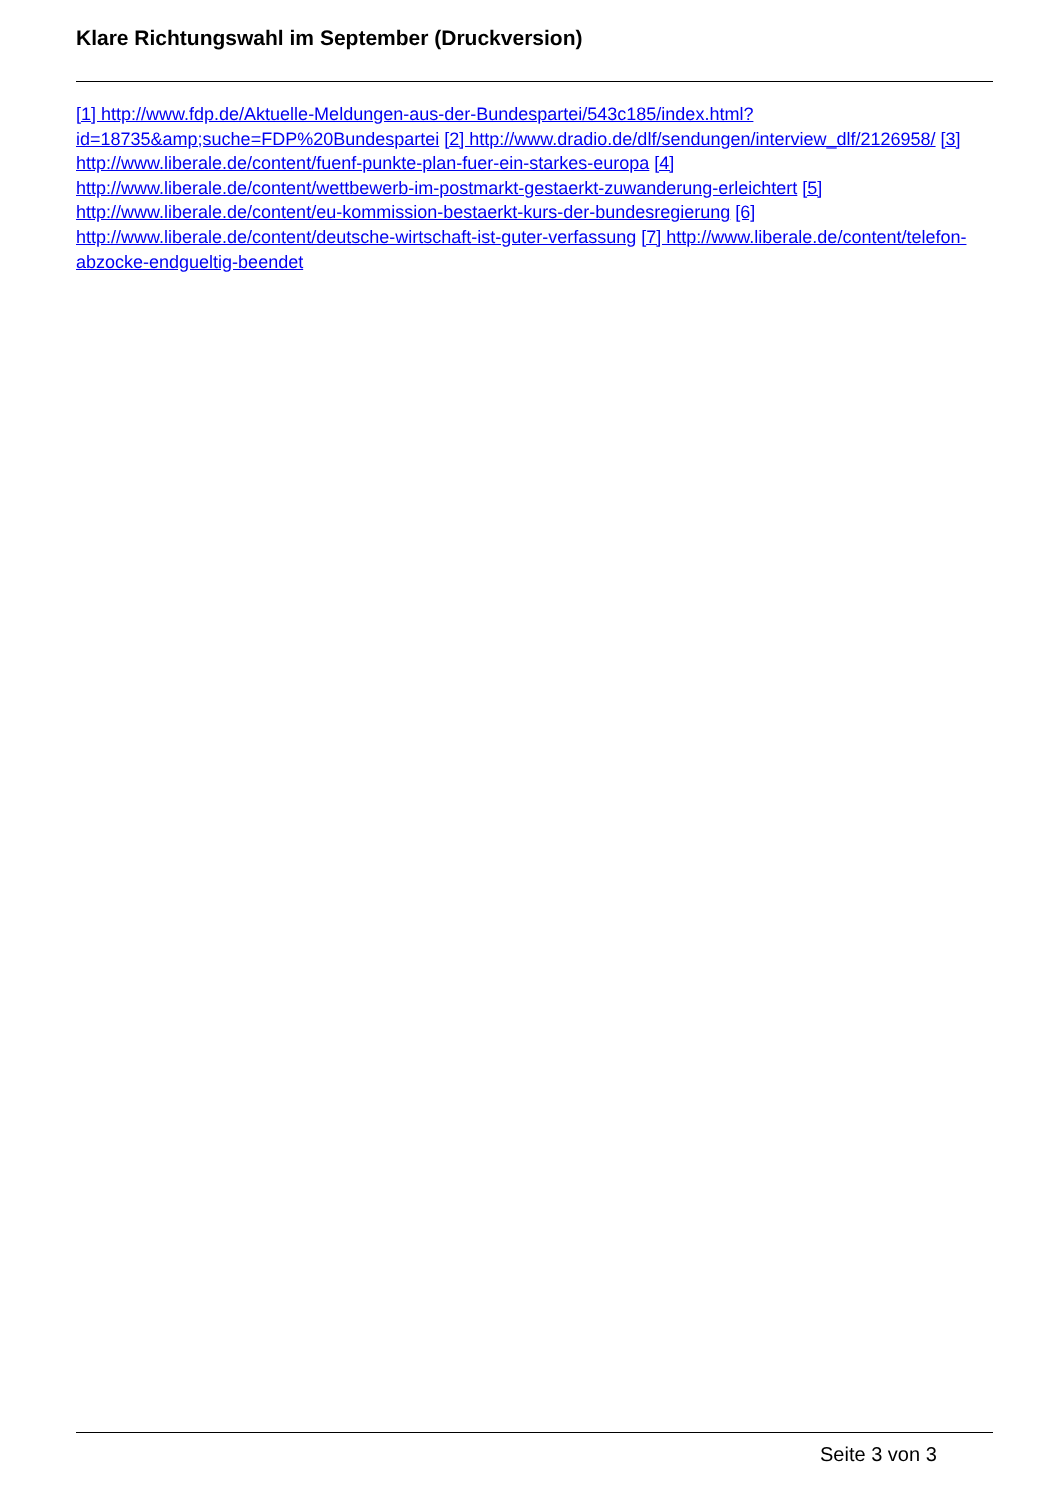Klare Richtungswahl im September (Druckversion)
[1] http://www.fdp.de/Aktuelle-Meldungen-aus-der-Bundespartei/543c185/index.html?id=18735&amp;suche=FDP%20Bundespartei [2] http://www.dradio.de/dlf/sendungen/interview_dlf/2126958/ [3] http://www.liberale.de/content/fuenf-punkte-plan-fuer-ein-starkes-europa [4] http://www.liberale.de/content/wettbewerb-im-postmarkt-gestaerkt-zuwanderung-erleichtert [5] http://www.liberale.de/content/eu-kommission-bestaerkt-kurs-der-bundesregierung [6] http://www.liberale.de/content/deutsche-wirtschaft-ist-guter-verfassung [7] http://www.liberale.de/content/telefon-abzocke-endgueltig-beendet
Seite 3 von 3